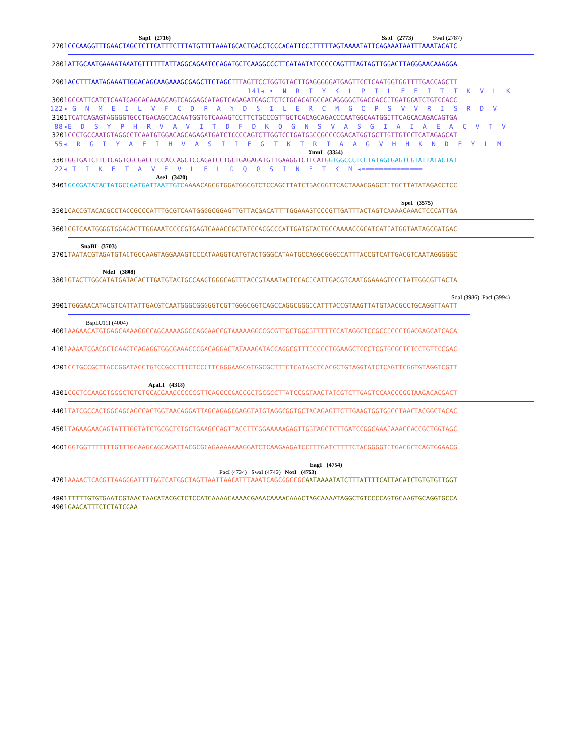SapI (2716) SspI (2773) SwaI (2787)
2701 CCCAAGGTTTGAACTAGCTCTTCATTTCTTTATGTTTTAAATGCACTGACCTCCCACATTCCCTTTTTAGTAAAATATTCAGAAATAATTTAAATACATC
2801 ATTGCAATGAAAATAAATGTTTTTTATTAGGCAGAATCCAGATGCTCAAGGCCCTTCATAATATCCCCCAGTTTAGTAGTTGGACTTAGGGAACAAAGGA
2901 ACCTTTAATAGAAATTGGACAGCAAGAAAGCGAGCTTCTAGC TTTAGTTCCTGGTGTACTTGAGGGGGATGAGTTCCTCAATGGTGGTTTTGACCAGCTT
141◂ • N R T Y K L P I L E E I T T K V L K
3001 GCCATTCATCTCAATGAGCACAAAGCAGTCAGGAGCATAGTCAGAGATGAGCTCTCTGCACATGCCACAGGGGCTGACCACCCTGATGGATCTGTCCACC
122◂ G N M E I L V F C D P A Y D S I L E R C M G C P S V V R I S R D V
3101 TCATCAGAGTAGGGGTGCCTGACAGCCACAATGGTGTCAAAGTCCTTCTGCCCGTTGCTCACAGCAGACCCAATGGCAATGGCTTCAGCACAGACAGTGA
88◂ E D S Y P H R V A V I T D F D K Q G N S V A S G I A I A E A C V T V
3201 CCCTGCCAATGTAGGCCTCAATGTGGACAGCAGAGATGATCTCCCCAGTCTTGGTCCTGATGGCCGCCCCGACATGGTGCTTGTTGTCCTCATAGAGCAT
55◂ R G I Y A E I H V A S I I E G T K T R I A A G V H H K N D E Y L M
XmnI (3354)
3301 GGTGATCTTCTCAGTGGCGACCTCCACCAGCTCCAGATCCTGCTGAGAGATGTTGAAGGTCTTCAT GGTGGCCCTCCTATAGTGAGTCGTATTATACTAT
22◂ T I K E T A V E V L E L D Q Q S I N F T K M ◂━━━━━━━━━━━━━━
AseI (3420)
3401 GCCGATATACTATGCCGATGATTAATTGTCAA AACAGCGTGGATGGCGTCTCCAGCTTATCTGACGGTTCACTAAACGAGCTCTGCTTATATAGACCTCC
SpeI (3575)
3501 CACCGTACACGCCTACCGCCCATTTGCGTCAATGGGGCGGAGTTGTTACGACATTTTGGAAAGTCCCGTTGATTTACTAGTCAAAACAAACTCCCATTGA
3601 CGTCAATGGGGTGGAGACTTGGAAATCCCCGTGAGTCAAACCGCTATCCACGCCCATTGATGTACTGCCAAAACCGCATCATCATGGTAATAGCGATGAC
SnaBI (3703)
3701 TAATACGTAGATGTACTGCCAAGTAGGAAAGTCCCATAAGGTCATGTACTGGGCATAATGCCAGGCGGGCCATTTACCGTCATTGACGTCAATAGGGGGC
NdeI (3808)
3801 GTACTTGGCATATGATACACTTGATGTACTGCCAAGTGGGCAGTTTACCGTAAATACTCCACCCATTGACGTCAATGGAAAGTCCCTATTGGCGTTACTA
SdaI (3986) PacI (3994)
3901 TGGGAACATACGTCATTATTGACGTCAATGGGCGGGGGTCGTTGGGCGGTCAGCCAGGCGGGCCATTTACCGTAAGTTATGTAACGCCTGCAGGTTAATT
BspLU11I (4004)
4001 AAGAACATGTGAGCAAAAGGCCAGCAAAAGGCCAGGAACCGTAAAAAGGCCGCGTTGCTGGCGTTTTTCCATAGGCTCCGCCCCCCTGACGAGCATCACA
4101 AAAATCGACGCTCAAGTCAGAGGTGGCGAAACCCGACAGGACTATAAAGATACCAGGCGTTTCCCCCTGGAAGCTCCCTCGTGCGCTCTCCTGTTCCGAC
4201 CCTGCCGCTTACCGGATACCTGTCCGCCTTTCTCCCTTCGGGAAGCGTGGCGCTTTCTCATAGCTCACGCTGTAGGTATCTCAGTTCGGTGTAGGTCGTT
ApaLI (4318)
4301 CGCTCCAAGCTGGGCTGTGTGCACGAACCCCCCGTTCAGCCCGACCGCTGCGCCTTATCCGGTAACTATCGTCTTGAGTCCAACCCGGTAAGACACGACT
4401 TATCGCCACTGGCAGCAGCCACTGGTAACAGGATTAGCAGAGCGAGGTATGTAGGCGGTGCTACAGAGTTCTTGAAGTGGTGGCCTAACTACGGCTACAC
4501 TAGAAGAACAGTATTTGGTATCTGCGCTCTGCTGAAGCCAGTTACCTTCGGAAAAAGAGTTGGTAGCTCTTGATCCGGCAAACAAACCACCGCTGGTAGC
4601 GGTGGTTTTTTTGTTTGCAAGCAGCAGATTACGCGCAGAAAAAAAGGATCTCAAGAAGATCCTTTGATCTTTTCTACGGGGTCTGACGCTCAGTGGAACG
EagI (4754)
PacI (4734) SwaI (4743) NotI (4753)
4701 AAAACTCACGTTAAGGGATTTTGGTCATGGCTAGTTAATTAACATTTAAATCAGCGGCCGC AATAAAATATCTTTATTTTCATTACATCTGTGTGTTGGT
4801 TTTTTGTGTGAATCGTAACTAACATACGCTCTCCATCAAAACAAAACGAAACAAAACAAACTAGCAAAATAGGCTGTCCCCAGTGCAAGTGCAGGTGCCA
4901 GAACATTTCTCTATCGAA